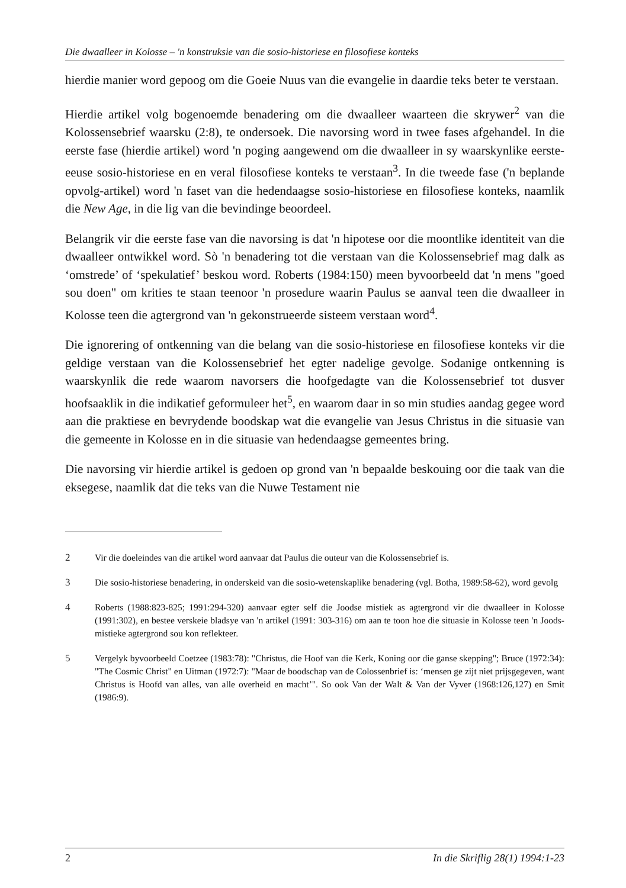Die dwaalleer in Kolosse – 'n konstruksie van die sosio-historiese en filosofiese konteks
hierdie manier word gepoog om die Goeie Nuus van die evangelie in daardie teks beter te verstaan.
Hierdie artikel volg bogenoemde benadering om die dwaalleer waarteen die skrywer<sup>2</sup> van die Kolossensebrief waarsku (2:8), te ondersoek. Die navorsing word in twee fases afgehandel. In die eerste fase (hierdie artikel) word 'n poging aangewend om die dwaalleer in sy waarskynlike eerste-eeuse sosio-historiese en en veral filosofiese konteks te verstaan<sup>3</sup>. In die tweede fase ('n beplande opvolg-artikel) word 'n faset van die hedendaagse sosio-historiese en filosofiese konteks, naamlik die New Age, in die lig van die bevindinge beoordeel.
Belangrik vir die eerste fase van die navorsing is dat 'n hipotese oor die moontlike identiteit van die dwaalleer ontwikkel word. Sò 'n benadering tot die verstaan van die Kolossensebrief mag dalk as ‘omstrede’ of ‘spekulatief’ beskou word. Roberts (1984:150) meen byvoorbeeld dat 'n mens "goed sou doen" om krities te staan teenoor 'n prosedure waarin Paulus se aanval teen die dwaalleer in Kolosse teen die agtergrond van 'n gekonstrueerde sisteem verstaan word<sup>4</sup>.
Die ignorering of ontkenning van die belang van die sosio-historiese en filosofiese konteks vir die geldige verstaan van die Kolossensebrief het egter nadelige gevolge. Sodanige ontkenning is waarskynlik die rede waarom navorsers die hoofgedagte van die Kolossensebrief tot dusver hoofsaaklik in die indikatief geformuleer het<sup>5</sup>, en waarom daar in so min studies aandag gegee word aan die praktiese en bevrydende boodskap wat die evangelie van Jesus Christus in die situasie van die gemeente in Kolosse en in die situasie van hedendaagse gemeentes bring.
Die navorsing vir hierdie artikel is gedoen op grond van 'n bepaalde beskouing oor die taak van die eksegese, naamlik dat die teks van die Nuwe Testament nie
2 Vir die doeleindes van die artikel word aanvaar dat Paulus die outeur van die Kolossensebrief is.
3 Die sosio-historiese benadering, in onderskeid van die sosio-wetenskaplike benadering (vgl. Botha, 1989:58-62), word gevolg
4 Roberts (1988:823-825; 1991:294-320) aanvaar egter self die Joodse mistiek as agtergrond vir die dwaalleer in Kolosse (1991:302), en bestee verskeie bladsye van 'n artikel (1991: 303-316) om aan te toon hoe die situasie in Kolosse teen 'n Joods-mistieke agtergrond sou kon reflekteer.
5 Vergelyk byvoorbeeld Coetzee (1983:78): "Christus, die Hoof van die Kerk, Koning oor die ganse skepping"; Bruce (1972:34): "The Cosmic Christ" en Uitman (1972:7): "Maar de boodschap van de Colossenbrief is: ‘mensen ge zijt niet prijsgegeven, want Christus is Hoofd van alles, van alle overheid en macht’". So ook Van der Walt & Van der Vyver (1968:126,127) en Smit (1986:9).
2 In die Skriflig 28(1) 1994:1-23